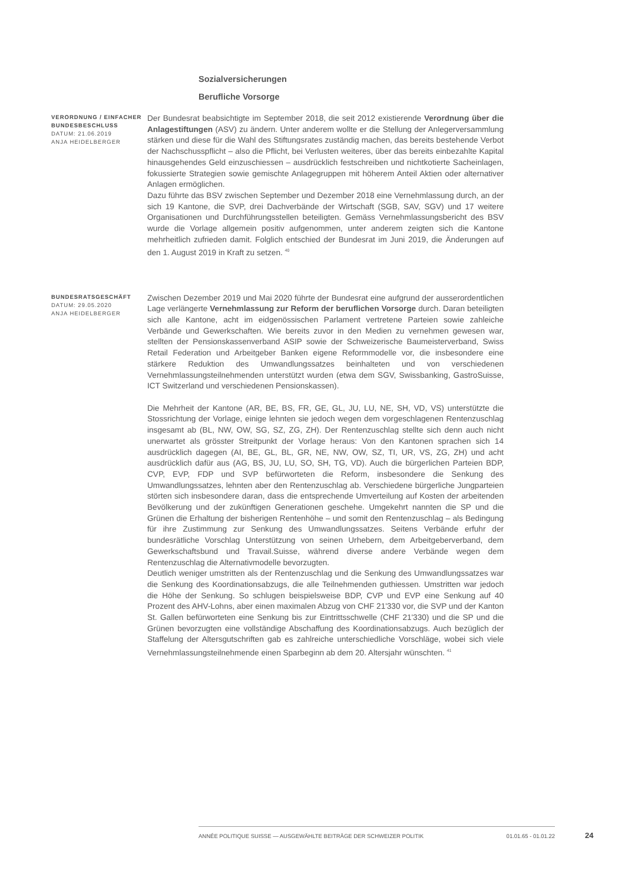Sozialversicherungen
Berufliche Vorsorge
VERORDNUNG / EINFACHER BUNDESBESCHLUSS
DATUM: 21.06.2019
ANJA HEIDELBERGER
Der Bundesrat beabsichtigte im September 2018, die seit 2012 existierende Verordnung über die Anlagestiftungen (ASV) zu ändern. Unter anderem wollte er die Stellung der Anlegerversammlung stärken und diese für die Wahl des Stiftungsrates zuständig machen, das bereits bestehende Verbot der Nachschusspflicht – also die Pflicht, bei Verlusten weiteres, über das bereits einbezahlte Kapital hinausgehendes Geld einzuschiessen – ausdrücklich festschreiben und nichtkotierte Sacheinlagen, fokussierte Strategien sowie gemischte Anlagegruppen mit höherem Anteil Aktien oder alternativer Anlagen ermöglichen.
Dazu führte das BSV zwischen September und Dezember 2018 eine Vernehmlassung durch, an der sich 19 Kantone, die SVP, drei Dachverbände der Wirtschaft (SGB, SAV, SGV) und 17 weitere Organisationen und Durchführungsstellen beteiligten. Gemäss Vernehmlassungsbericht des BSV wurde die Vorlage allgemein positiv aufgenommen, unter anderem zeigten sich die Kantone mehrheitlich zufrieden damit. Folglich entschied der Bundesrat im Juni 2019, die Änderungen auf den 1. August 2019 in Kraft zu setzen. <sup>40</sup>
BUNDESRATSGESCHÄFT
DATUM: 29.05.2020
ANJA HEIDELBERGER
Zwischen Dezember 2019 und Mai 2020 führte der Bundesrat eine aufgrund der ausserordentlichen Lage verlängerte Vernehmlassung zur Reform der beruflichen Vorsorge durch. Daran beteiligten sich alle Kantone, acht im eidgenössischen Parlament vertretene Parteien sowie zahleiche Verbände und Gewerkschaften. Wie bereits zuvor in den Medien zu vernehmen gewesen war, stellten der Pensionskassenverband ASIP sowie der Schweizerische Baumeisterverband, Swiss Retail Federation und Arbeitgeber Banken eigene Reformmodelle vor, die insbesondere eine stärkere Reduktion des Umwandlungssatzes beinhalteten und von verschiedenen Vernehmlassungsteilnehmenden unterstützt wurden (etwa dem SGV, Swissbanking, GastroSuisse, ICT Switzerland und verschiedenen Pensionskassen).
Die Mehrheit der Kantone (AR, BE, BS, FR, GE, GL, JU, LU, NE, SH, VD, VS) unterstützte die Stossrichtung der Vorlage, einige lehnten sie jedoch wegen dem vorgeschlagenen Rentenzuschlag insgesamt ab (BL, NW, OW, SG, SZ, ZG, ZH). Der Rentenzuschlag stellte sich denn auch nicht unerwartet als grösster Streitpunkt der Vorlage heraus: Von den Kantonen sprachen sich 14 ausdrücklich dagegen (AI, BE, GL, BL, GR, NE, NW, OW, SZ, TI, UR, VS, ZG, ZH) und acht ausdrücklich dafür aus (AG, BS, JU, LU, SO, SH, TG, VD). Auch die bürgerlichen Parteien BDP, CVP, EVP, FDP und SVP befürworteten die Reform, insbesondere die Senkung des Umwandlungssatzes, lehnten aber den Rentenzuschlag ab. Verschiedene bürgerliche Jungparteien störten sich insbesondere daran, dass die entsprechende Umverteilung auf Kosten der arbeitenden Bevölkerung und der zukünftigen Generationen geschehe. Umgekehrt nannten die SP und die Grünen die Erhaltung der bisherigen Rentenhöhe – und somit den Rentenzuschlag – als Bedingung für ihre Zustimmung zur Senkung des Umwandlungssatzes. Seitens Verbände erfuhr der bundesrätliche Vorschlag Unterstützung von seinen Urhebern, dem Arbeitgeberverband, dem Gewerkschaftsbund und Travail.Suisse, während diverse andere Verbände wegen dem Rentenzuschlag die Alternativmodelle bevorzugten.
Deutlich weniger umstritten als der Rentenzuschlag und die Senkung des Umwandlungssatzes war die Senkung des Koordinationsabzugs, die alle Teilnehmenden guthiessen. Umstritten war jedoch die Höhe der Senkung. So schlugen beispielsweise BDP, CVP und EVP eine Senkung auf 40 Prozent des AHV-Lohns, aber einen maximalen Abzug von CHF 21'330 vor, die SVP und der Kanton St. Gallen befürworteten eine Senkung bis zur Eintrittsschwelle (CHF 21'330) und die SP und die Grünen bevorzugten eine vollständige Abschaffung des Koordinationsabzugs. Auch bezüglich der Staffelung der Altersgutschriften gab es zahlreiche unterschiedliche Vorschläge, wobei sich viele Vernehmlassungsteilnehmende einen Sparbeginn ab dem 20. Altersjahr wünschten. <sup>41</sup>
ANNÉE POLITIQUE SUISSE — AUSGEWÄHLTE BEITRÄGE DER SCHWEIZER POLITIK 01.01.65 - 01.01.22
24